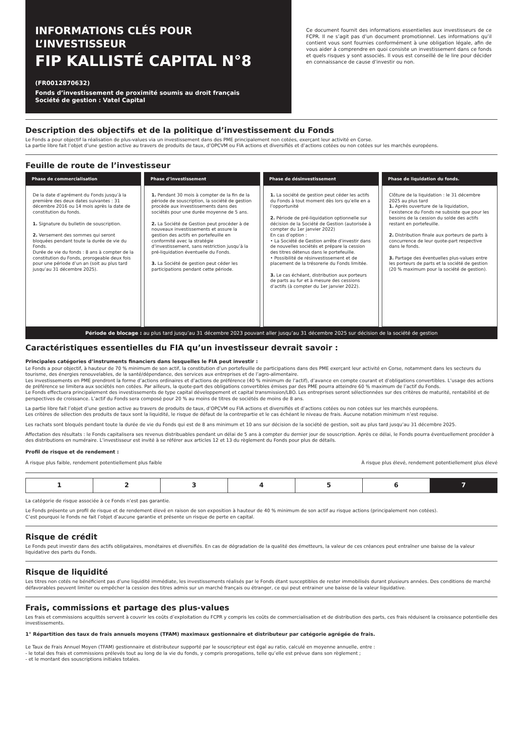INFORMATIONS CLÉS POUR L’INVESTISSEUR
FIP KALLISTÉ CAPITAL N°8 (FR0012870632)
Fonds d’investissement de proximité soumis au droit français
Société de gestion : Vatel Capital
Ce document fournit des informations essentielles aux investisseurs de ce FCPR. Il ne s’agit pas d’un document promotionnel. Les informations qu’il contient vous sont fournies conformément à une obligation légale, afin de vous aider à comprendre en quoi consiste un investissement dans ce fonds et quels risques y sont associés. Il vous est conseillé de le lire pour décider en connaissance de cause d’investir ou non.
Description des objectifs et de la politique d’investissement du Fonds
Le Fonds a pour objectif la réalisation de plus-values via un investissement dans des PME principalement non cotées, exerçant leur activité en Corse.
La partie libre fait l’objet d’une gestion active au travers de produits de taux, d’OPCVM ou FIA actions et diversifiés et d’actions cotées ou non cotées sur les marchés européens.
Feuille de route de l’investisseur
Phase de commercialisation
De la date d’agrément du Fonds jusqu’à la première des deux dates suivantes : 31 décembre 2016 ou 14 mois après la date de constitution du fonds.
1. Signature du bulletin de souscription.
2. Versement des sommes qui seront bloquées pendant toute la durée de vie du Fonds.
Durée de vie du fonds : 8 ans à compter de la constitution du Fonds, prorogeable deux fois pour une période d’un an (soit au plus tard jusqu’au 31 décembre 2025).
Phase d’investissement
1. Pendant 30 mois à compter de la fin de la période de souscription, la société de gestion procède aux investissements dans des sociétés pour une durée moyenne de 5 ans.
2. La Société de Gestion peut procéder à de nouveaux investissements et assure la gestion des actifs en portefeuille en conformité avec la stratégie d’investissement, sans restriction jusqu’à la pré-liquidation éventuelle du Fonds.
3. La Société de gestion peut céder les participations pendant cette période.
Phase de désinvestissement
1. La société de gestion peut céder les actifs du Fonds à tout moment dès lors qu’elle en a l’opportunité
2. Période de pré-liquidation optionnelle sur décision de la Société de Gestion (autorisée à compter du 1er janvier 2022)
En cas d’option :
• La Société de Gestion arrête d’investir dans de nouvelles sociétés et prépare la cession des titres détenus dans le portefeuille.
• Possibilité de résinvestissement et de placement de la trésorerie du Fonds limitée.
3. Le cas échéant, distribution aux porteurs de parts au fur et à mesure des cessions d’actifs (à compter du 1er janvier 2022).
Phase de liquidation du fonds.
Clôture de la liquidation : le 31 décembre 2025 au plus tard
1. Après ouverture de la liquidation, l’existence du Fonds ne subsiste que pour les besoins de la cession du solde des actifs restant en portefeuille.
2. Distribution finale aux porteurs de parts à concurrence de leur quote-part respective dans le fonds.
3. Partage des éventuelles plus-values entre les porteurs de parts et la société de gestion (20 % maximum pour la société de gestion).
Période de blocage : au plus tard jusqu’au 31 décembre 2023 pouvant aller jusqu’au 31 décembre 2025 sur décision de la société de gestion
Caractéristiques essentielles du FIA qu’un investisseur devrait savoir :
Principales catégories d’instruments financiers dans lesquelles le FIA peut investir :
Le Fonds a pour objectif, à hauteur de 70 % minimum de son actif, la constitution d’un portefeuille de participations dans des PME exerçant leur activité en Corse, notamment dans les secteurs du tourisme, des énergies renouvelables, de la santé/dépendance, des services aux entreprises et de l’agro-alimentaire.
Les investissements en PME prendront la forme d’actions ordinaires et d’actions de préférence (40 % minimum de l’actif), d’avance en compte courant et d’obligations convertibles. L’usage des actions de préférence se limitera aux sociétés non cotées. Par ailleurs, la quote-part des obligations convertibles émises par des PME pourra atteindre 60 % maximum de l’actif du Fonds.
Le Fonds effectuera principalement des investissements de type capital développement et capital transmission/LBO. Les entreprises seront sélectionnées sur des critères de maturité, rentabilité et de perspectives de croissance. L’actif du Fonds sera composé pour 20 % au moins de titres de sociétés de moins de 8 ans.
La partie libre fait l’objet d’une gestion active au travers de produits de taux, d’OPCVM ou FIA actions et diversifiés et d’actions cotées ou non cotées sur les marchés européens.
Les critères de sélection des produits de taux sont la liquidité, le risque de défaut de la contrepartie et le cas échéant le niveau de frais. Aucune notation minimum n’est requise.
Les rachats sont bloqués pendant toute la durée de vie du Fonds qui est de 8 ans minimum et 10 ans sur décision de la société de gestion, soit au plus tard jusqu’au 31 décembre 2025.
Affectation des résultats : le Fonds capitalisera ses revenus distribuables pendant un délai de 5 ans à compter du dernier jour de souscription. Après ce délai, le Fonds pourra éventuellement procéder à des distributions en numéraire. L’investisseur est invité à se référer aux articles 12 et 13 du règlement du Fonds pour plus de détails.
Profil de risque et de rendement :
À risque plus faible, rendement potentiellement plus faible À risque plus élevé, rendement potentiellement plus élevé
| 1 | 2 | 3 | 4 | 5 | 6 | 7 |
La catégorie de risque associée à ce Fonds n’est pas garantie.
Le Fonds présente un profil de risque et de rendement élevé en raison de son exposition à hauteur de 40 % minimum de son actif au risque actions (principalement non cotées).
C’est pourquoi le Fonds ne fait l’objet d’aucune garantie et présente un risque de perte en capital.
Risque de crédit
Le Fonds peut investir dans des actifs obligataires, monétaires et diversifiés. En cas de dégradation de la qualité des émetteurs, la valeur de ces créances peut entraîner une baisse de la valeur liquidative des parts du Fonds.
Risque de liquidité
Les titres non cotés ne bénéficient pas d’une liquidité immédiate, les investissements réalisés par le Fonds étant susceptibles de rester immobilisés durant plusieurs années. Des conditions de marché défavorables peuvent limiter ou empêcher la cession des titres admis sur un marché français ou étranger, ce qui peut entrainer une baisse de la valeur liquidative.
Frais, commissions et partage des plus-values
Les frais et commissions acquittés servent à couvrir les coûts d’exploitation du FCPR y compris les coûts de commercialisation et de distribution des parts, ces frais réduisent la croissance potentielle des investissements.
1° Répartition des taux de frais annuels moyens (TFAM) maximaux gestionnaire et distributeur par catégorie agrégée de frais.
Le Taux de Frais Annuel Moyen (TFAM) gestionnaire et distributeur supporté par le souscripteur est égal au ratio, calculé en moyenne annuelle, entre :
- le total des frais et commissions prélevés tout au long de la vie du fonds, y compris prorogations, telle qu’elle est prévue dans son règlement ;
- et le montant des souscriptions initiales totales.